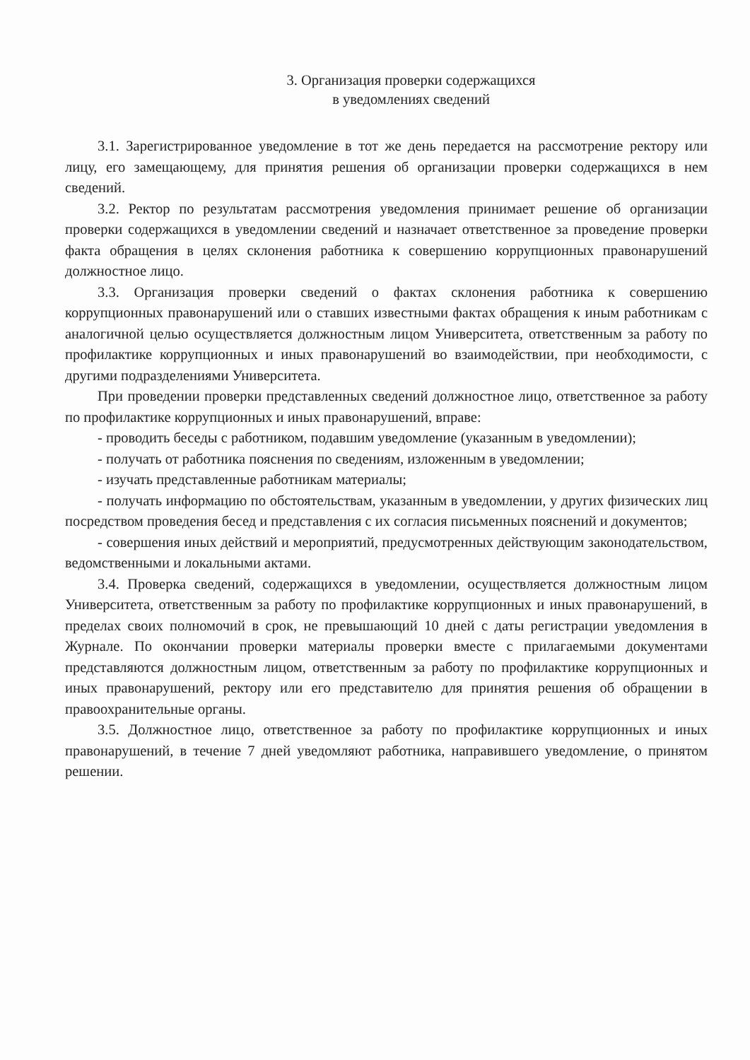3. Организация проверки содержащихся
в уведомлениях сведений
3.1. Зарегистрированное уведомление в тот же день передается на рассмотрение ректору или лицу, его замещающему, для принятия решения об организации проверки содержащихся в нем сведений.
3.2. Ректор по результатам рассмотрения уведомления принимает решение об организации проверки содержащихся в уведомлении сведений и назначает ответственное за проведение проверки факта обращения в целях склонения работника к совершению коррупционных правонарушений должностное лицо.
3.3. Организация проверки сведений о фактах склонения работника к совершению коррупционных правонарушений или о ставших известными фактах обращения к иным работникам с аналогичной целью осуществляется должностным лицом Университета, ответственным за работу по профилактике коррупционных и иных правонарушений во взаимодействии, при необходимости, с другими подразделениями Университета.
При проведении проверки представленных сведений должностное лицо, ответственное за работу по профилактике коррупционных и иных правонарушений, вправе:
- проводить беседы с работником, подавшим уведомление (указанным в уведомлении);
- получать от работника пояснения по сведениям, изложенным в уведомлении;
- изучать представленные работникам материалы;
- получать информацию по обстоятельствам, указанным в уведомлении, у других физических лиц посредством проведения бесед и представления с их согласия письменных пояснений и документов;
- совершения иных действий и мероприятий, предусмотренных действующим законодательством, ведомственными и локальными актами.
3.4. Проверка сведений, содержащихся в уведомлении, осуществляется должностным лицом Университета, ответственным за работу по профилактике коррупционных и иных правонарушений, в пределах своих полномочий в срок, не превышающий 10 дней с даты регистрации уведомления в Журнале. По окончании проверки материалы проверки вместе с прилагаемыми документами представляются должностным лицом, ответственным за работу по профилактике коррупционных и иных правонарушений, ректору или его представителю для принятия решения об обращении в правоохранительные органы.
3.5. Должностное лицо, ответственное за работу по профилактике коррупционных и иных правонарушений, в течение 7 дней уведомляют работника, направившего уведомление, о принятом решении.